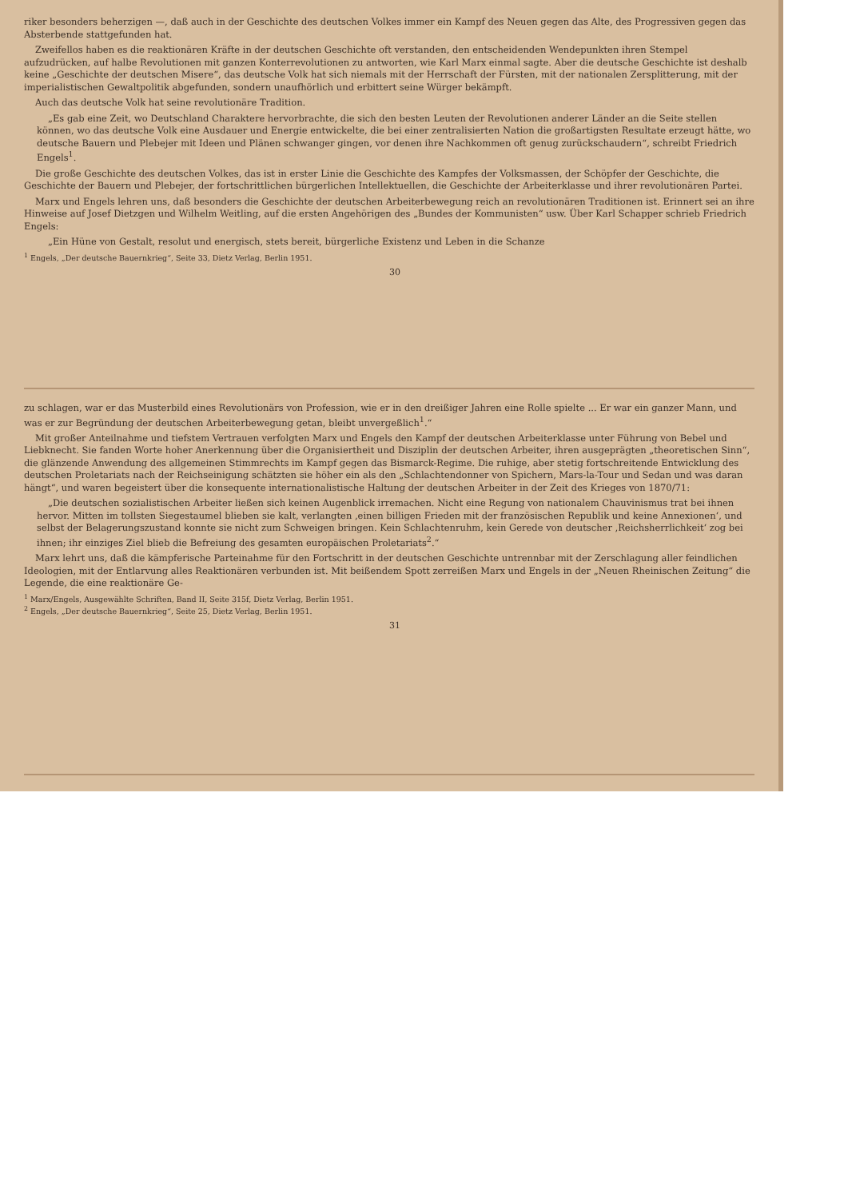riker besonders beherzigen —, daß auch in der Geschichte des deutschen Volkes immer ein Kampf des Neuen gegen das Alte, des Progressiven gegen das Absterbende stattgefunden hat.
Zweifellos haben es die reaktionären Kräfte in der deutschen Geschichte oft verstanden, den entscheidenden Wendepunkten ihren Stempel aufzudrücken, auf halbe Revolutionen mit ganzen Konterrevolutionen zu antworten, wie Karl Marx einmal sagte. Aber die deutsche Geschichte ist deshalb keine „Geschichte der deutschen Misere“, das deutsche Volk hat sich niemals mit der Herrschaft der Fürsten, mit der nationalen Zersplitterung, mit der imperialistischen Gewaltpolitik abgefunden, sondern unaufhörlich und erbittert seine Würger bekämpft.
Auch das deutsche Volk hat seine revolutionäre Tradition.
„Es gab eine Zeit, wo Deutschland Charaktere hervorbrachte, die sich den besten Leuten der Revolutionen anderer Länder an die Seite stellen können, wo das deutsche Volk eine Ausdauer und Energie entwickelte, die bei einer zentralisierten Nation die großartigsten Resultate erzeugt hätte, wo deutsche Bauern und Plebejer mit Ideen und Plänen schwanger gingen, vor denen ihre Nachkommen oft genug zurückschaudern“, schreibt Friedrich Engels<sup>1</sup>.
Die große Geschichte des deutschen Volkes, das ist in erster Linie die Geschichte des Kampfes der Volksmassen, der Schöpfer der Geschichte, die Geschichte der Bauern und Plebejer, der fortschrittlichen bürgerlichen Intellektuellen, die Geschichte der Arbeiterklasse und ihrer revolutionären Partei.
Marx und Engels lehren uns, daß besonders die Geschichte der deutschen Arbeiterbewegung reich an revolutionären Traditionen ist. Erinnert sei an ihre Hinweise auf Josef Dietzgen und Wilhelm Weitling, auf die ersten Angehörigen des „Bundes der Kommunisten“ usw. Über Karl Schapper schrieb Friedrich Engels:
„Ein Hüne von Gestalt, resolut und energisch, stets bereit, bürgerliche Existenz und Leben in die Schanze
<sup>1</sup> Engels, „Der deutsche Bauernkrieg“, Seite 33, Dietz Verlag, Berlin 1951.
30
zu schlagen, war er das Musterbild eines Revolutionärs von Profession, wie er in den dreißiger Jahren eine Rolle spielte ... Er war ein ganzer Mann, und was er zur Begründung der deutschen Arbeiterbewegung getan, bleibt unvergeßlich<sup>1</sup>.“
Mit großer Anteilnahme und tiefstem Vertrauen verfolgten Marx und Engels den Kampf der deutschen Arbeiterklasse unter Führung von Bebel und Liebknecht. Sie fanden Worte hoher Anerkennung über die Organisiertheit und Disziplin der deutschen Arbeiter, ihren ausgeprägten „theoretischen Sinn“, die glänzende Anwendung des allgemeinen Stimmrechts im Kampf gegen das Bismarck-Regime. Die ruhige, aber stetig fortschreitende Entwicklung des deutschen Proletariats nach der Reichseinigung schätzten sie höher ein als den „Schlachtendonner von Spichern, Mars-la-Tour und Sedan und was daran hängt“, und waren begeistert über die konsequente internationalistische Haltung der deutschen Arbeiter in der Zeit des Krieges von 1870/71:
„Die deutschen sozialistischen Arbeiter ließen sich keinen Augenblick irremachen. Nicht eine Regung von nationalem Chauvinismus trat bei ihnen hervor. Mitten im tollsten Siegestaumel blieben sie kalt, verlangten ‚einen billigen Frieden mit der französischen Republik und keine Annexionen‘, und selbst der Belagerungszustand konnte sie nicht zum Schweigen bringen. Kein Schlachtenruhm, kein Gerede von deutscher ‚Reichsherrlichkeit‘ zog bei ihnen; ihr einziges Ziel blieb die Befreiung des gesamten europäischen Proletariats<sup>2</sup>.“
Marx lehrt uns, daß die kämpferische Parteinahme für den Fortschritt in der deutschen Geschichte untrennbar mit der Zerschlagung aller feindlichen Ideologien, mit der Entlarvung alles Reaktionären verbunden ist. Mit beißendem Spott zerreißen Marx und Engels in der „Neuen Rheinischen Zeitung“ die Legende, die eine reaktionäre Ge-
<sup>1</sup> Marx/Engels, Ausgewählte Schriften, Band II, Seite 315f, Dietz Verlag, Berlin 1951.
<sup>2</sup> Engels, „Der deutsche Bauernkrieg“, Seite 25, Dietz Verlag, Berlin 1951.
31